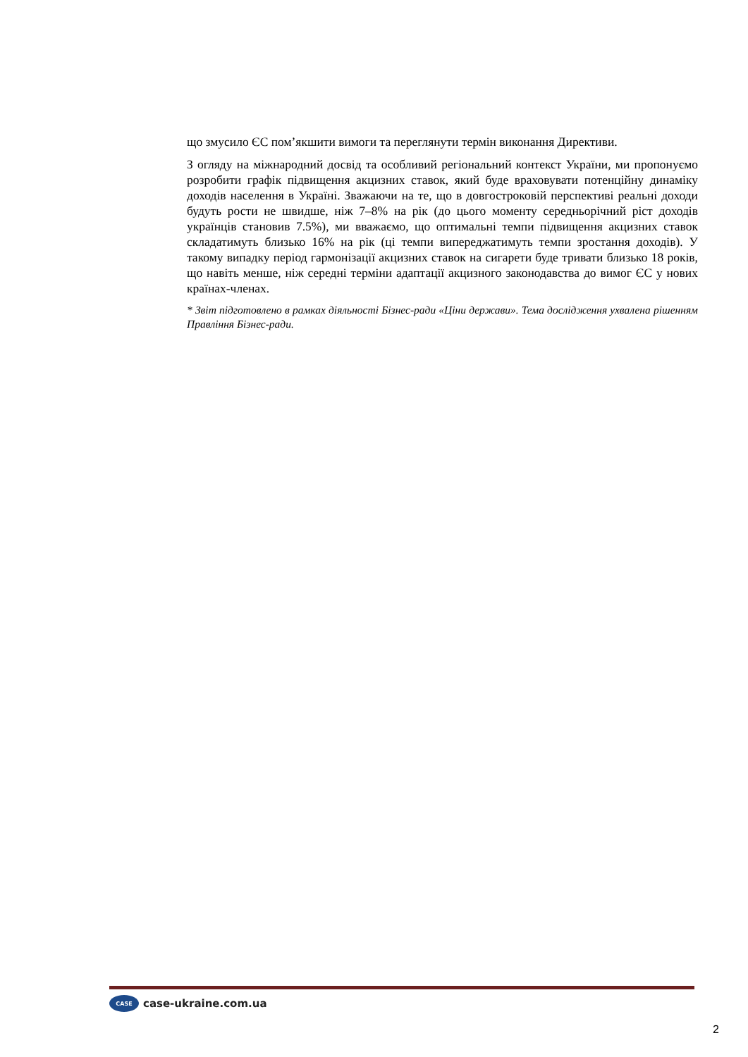що змусило ЄС пом’якшити вимоги та переглянути термін виконання Директиви.
З огляду на міжнародний досвід та особливий регіональний контекст України, ми пропонуємо розробити графік підвищення акцизних ставок, який буде враховувати потенційну динаміку доходів населення в Україні. Зважаючи на те, що в довгостроковій перспективі реальні доходи будуть рости не швидше, ніж 7–8% на рік (до цього моменту середньорічний ріст доходів українців становив 7.5%), ми вважаємо, що оптимальні темпи підвищення акцизних ставок складатимуть близько 16% на рік (ці темпи випереджатимуть темпи зростання доходів). У такому випадку період гармонізації акцизних ставок на сигарети буде тривати близько 18 років, що навіть менше, ніж середні терміни адаптації акцизного законодавства до вимог ЄС у нових країнах-членах.
* Звіт підготовлено в рамках діяльності Бізнес-ради «Ціни держави». Тема дослідження ухвалена рішенням Правління Бізнес-ради.
CASE
case-ukraine.com.ua
2